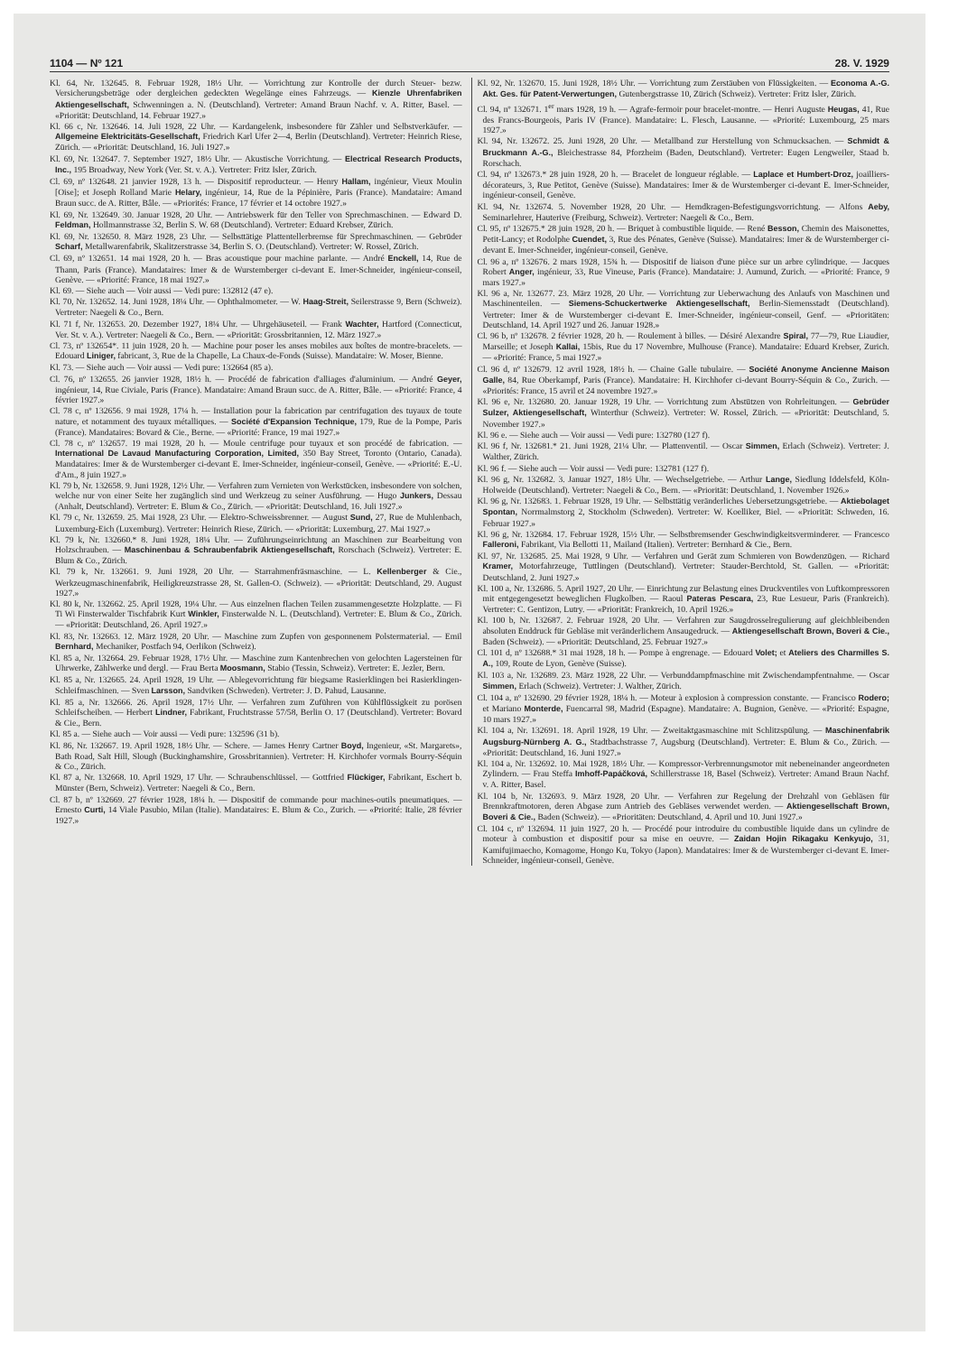1104 — Nº 121 28. V. 1929
Kl. 64, Nr. 132645. 8. Februar 1928, 18½ Uhr. — Vorrichtung zur Kontrolle der durch Steuer- bezw. Versicherungsbeträge oder dergleichen gedeckten Wegelänge eines Fahrzeugs. — Kienzle Uhrenfabriken Aktiengesellschaft, Schwenningen a. N. (Deutschland). Vertreter: Amand Braun Nachf. v. A. Ritter, Basel. — «Priorität: Deutschland, 14. Februar 1927.»
Kl. 66 c, Nr. 132646. 14. Juli 1928, 22 Uhr. — Kardangelenk, insbesondere für Zähler und Selbstverkäufer. — Allgemeine Elektricitäts-Gesellschaft, Friedrich Karl Ufer 2—4, Berlin (Deutschland). Vertreter: Heinrich Riese, Zürich. — «Priorität: Deutschland, 16. Juli 1927.»
Kl. 69, Nr. 132647. 7. September 1927, 18½ Uhr. — Akustische Vorrichtung. — Electrical Research Products, Inc., 195 Broadway, New York (Ver. St. v. A.). Vertreter: Fritz Isler, Zürich.
Cl. 69, nº 132648. 21 janvier 1928, 13 h. — Dispositif reproducteur. — Henry Hallam, ingénieur, Vieux Moulin [Oise]; et Joseph Rolland Marie Helary, ingénieur, 14, Rue de la Pépinière, Paris (France). Mandataire: Amand Braun succ. de A. Ritter, Bâle. — «Priorités: France, 17 février et 14 octobre 1927.»
Kl. 69, Nr. 132649. 30. Januar 1928, 20 Uhr. — Antriebswerk für den Teller von Sprechmaschinen. — Edward D. Feldman, Hollmannstrasse 32, Berlin S. W. 68 (Deutschland). Vertreter: Eduard Krebser, Zürich.
Kl. 69, Nr. 132650. 8. März 1928, 23 Uhr. — Selbsttätige Plattentellerbremse für Sprechmaschinen. — Gebrüder Scharf, Metallwarenfabrik, Skalitzerstrasse 34, Berlin S. O. (Deutschland). Vertreter: W. Rossel, Zürich.
Cl. 69, nº 132651. 14 mai 1928, 20 h. — Bras acoustique pour machine parlante. — André Enckell, 14, Rue de Thann, Paris (France). Mandataires: Imer & de Wurstemberger ci-devant E. Imer-Schneider, ingénieur-conseil, Genève. — «Priorité: France, 18 mai 1927.»
Kl. 69. — Siehe auch — Voir aussi — Vedi pure: 132812 (47 e).
Kl. 70, Nr. 132652. 14. Juni 1928, 18¼ Uhr. — Ophthalmometer. — W. Haag-Streit, Seilerstrasse 9, Bern (Schweiz). Vertreter: Naegeli & Co., Bern.
Kl. 71 f, Nr. 132653. 20. Dezember 1927, 18¼ Uhr. — Uhrgehäuseteil. — Frank Wachter, Hartford (Connecticut, Ver. St. v. A.). Vertreter: Naegeli & Co., Bern. — «Priorität: Grossbritannien, 12. März 1927.»
Cl. 73, nº 132654*. 11 juin 1928, 20 h. — Machine pour poser les anses mobiles aux boîtes de montre-bracelets. — Edouard Liniger, fabricant, 3, Rue de la Chapelle, La Chaux-de-Fonds (Suisse). Mandataire: W. Moser, Bienne.
Kl. 73. — Siehe auch — Voir aussi — Vedi pure: 132664 (85 a).
Cl. 76, nº 132655. 26 janvier 1928, 18½ h. — Procédé de fabrication d'alliages d'aluminium. — André Geyer, ingénieur, 14, Rue Civiale, Paris (France). Mandataire: Amand Braun succ. de A. Ritter, Bâle. — «Priorité: France, 4 février 1927.»
Cl. 78 c, nº 132656. 9 mai 1928, 17¼ h. — Installation pour la fabrication par centrifugation des tuyaux de toute nature, et notamment des tuyaux métalliques. — Société d'Expansion Technique, 179, Rue de la Pompe, Paris (France). Mandataires: Bovard & Cie., Berne. — «Priorité: France, 19 mai 1927.»
Cl. 78 c, nº 132657. 19 mai 1928, 20 h. — Moule centrifuge pour tuyaux et son procédé de fabrication. — International De Lavaud Manufacturing Corporation, Limited, 350 Bay Street, Toronto (Ontario, Canada). Mandataires: Imer & de Wurstemberger ci-devant E. Imer-Schneider, ingénieur-conseil, Genève. — «Priorité: E.-U. d'Am., 8 juin 1927.»
Kl. 79 b, Nr. 132658. 9. Juni 1928, 12½ Uhr. — Verfahren zum Vernieten von Werkstücken, insbesondere von solchen, welche nur von einer Seite her zugänglich sind und Werkzeug zu seiner Ausführung. — Hugo Junkers, Dessau (Anhalt, Deutschland). Vertreter: E. Blum & Co., Zürich. — «Priorität: Deutschland, 16. Juli 1927.»
Kl. 79 c, Nr. 132659. 25. Mai 1928, 23 Uhr. — Elektro-Schweissbrenner. — August Sund, 27, Rue de Muhlenbach, Luxemburg-Eich (Luxemburg). Vertreter: Heinrich Riese, Zürich. — «Priorität: Luxemburg, 27. Mai 1927.»
Kl. 79 k, Nr. 132660.* 8. Juni 1928, 18¼ Uhr. — Zuführungseinrichtung an Maschinen zur Bearbeitung von Holzschrauben. — Maschinenbau & Schraubenfabrik Aktiengesellschaft, Rorschach (Schweiz). Vertreter: E. Blum & Co., Zürich.
Kl. 79 k, Nr. 132661. 9. Juni 1928, 20 Uhr. — Starrahmenfräsmaschine. — L. Kellenberger & Cie., Werkzeugmaschinenfabrik, Heiligkreuzstrasse 28, St. Gallen-O. (Schweiz). — «Priorität: Deutschland, 29. August 1927.»
Kl. 80 k, Nr. 132662. 25. April 1928, 19¼ Uhr. — Aus einzelnen flachen Teilen zusammengesetzte Holzplatte. — Fi Ti Wi Finsterwalder Tischfabrik Kurt Winkler, Finsterwalde N. L. (Deutschland). Vertreter: E. Blum & Co., Zürich. — «Priorität: Deutschland, 26. April 1927.»
Kl. 83, Nr. 132663. 12. März 1928, 20 Uhr. — Maschine zum Zupfen von gesponnenem Polstermaterial. — Emil Bernhard, Mechaniker, Postfach 94, Oerlikon (Schweiz).
Kl. 85 a, Nr. 132664. 29. Februar 1928, 17½ Uhr. — Maschine zum Kantenbrechen von gelochten Lagersteinen für Uhrwerke, Zählwerke und dergl. — Frau Berta Moosmann, Stabio (Tessin, Schweiz). Vertreter: E. Jezler, Bern.
Kl. 85 a, Nr. 132665. 24. April 1928, 19 Uhr. — Ablegevorrichtung für biegsame Rasierklingen bei Rasierklingen-Schleifmaschinen. — Sven Larsson, Sandviken (Schweden). Vertreter: J. D. Pahud, Lausanne.
Kl. 85 a, Nr. 132666. 26. April 1928, 17½ Uhr. — Verfahren zum Zuführen von Kühlflüssigkeit zu porösen Schleifscheiben. — Herbert Lindner, Fabrikant, Fruchtstrasse 57/58, Berlin O. 17 (Deutschland). Vertreter: Bovard & Cie., Bern.
Kl. 85 a. — Siehe auch — Voir aussi — Vedi pure: 132596 (31 b).
Kl. 86, Nr. 132667. 19. April 1928, 18½ Uhr. — Schere. — James Henry Cartner Boyd, Ingenieur, «St. Margarets», Bath Road, Salt Hill, Slough (Buckinghamshire, Grossbritannien). Vertreter: H. Kirchhofer vormals Bourry-Séquin & Co., Zürich.
Kl. 87 a, Nr. 132668. 10. April 1929, 17 Uhr. — Schraubenschlüssel. — Gottfried Flückiger, Fabrikant, Eschert b. Münster (Bern, Schweiz). Vertreter: Naegeli & Co., Bern.
Cl. 87 b, nº 132669. 27 février 1928, 18¼ h. — Dispositif de commande pour machines-outils pneumatiques. — Ernesto Curti, 14 Viale Pasubio, Milan (Italie). Mandataires: E. Blum & Co., Zurich. — «Priorité: Italie, 28 février 1927.»
Kl. 92, Nr. 132670. 15. Juni 1928, 18½ Uhr. — Vorrichtung zum Zerstäuben von Flüssigkeiten. — Economa A.-G. Akt. Ges. für Patent-Verwertungen, Gutenbergstrasse 10, Zürich (Schweiz). Vertreter: Fritz Isler, Zürich.
Cl. 94, nº 132671. 1<sup>er</sup> mars 1928, 19 h. — Agrafe-fermoir pour bracelet-montre. — Henri Auguste Heugas, 41, Rue des Francs-Bourgeois, Paris IV (France). Mandataire: L. Flesch, Lausanne. — «Priorité: Luxembourg, 25 mars 1927.»
Kl. 94, Nr. 132672. 25. Juni 1928, 20 Uhr. — Metallband zur Herstellung von Schmucksachen. — Schmidt & Bruckmann A.-G., Bleichestrasse 84, Pforzheim (Baden, Deutschland). Vertreter: Eugen Lengweiler, Staad b. Rorschach.
Cl. 94, nº 132673.* 28 juin 1928, 20 h. — Bracelet de longueur réglable. — Laplace et Humbert-Droz, joailliers-décorateurs, 3, Rue Petitot, Genève (Suisse). Mandataires: Imer & de Wurstemberger ci-devant E. Imer-Schneider, ingénieur-conseil, Genève.
Kl. 94, Nr. 132674. 5. November 1928, 20 Uhr. — Hemdkragen-Befestigungsvorrichtung. — Alfons Aeby, Seminarlehrer, Hauterive (Freiburg, Schweiz). Vertreter: Naegeli & Co., Bern.
Cl. 95, nº 132675.* 28 juin 1928, 20 h. — Briquet à combustible liquide. — René Besson, Chemin des Maisonettes, Petit-Lancy; et Rodolphe Cuendet, 3, Rue des Pénates, Genève (Suisse). Mandataires: Imer & de Wurstemberger ci-devant E. Imer-Schneider, ingénieur-conseil, Genève.
Cl. 96 a, nº 132676. 2 mars 1928, 15¾ h. — Dispositif de liaison d'une pièce sur un arbre cylindrique. — Jacques Robert Anger, ingénieur, 33, Rue Vineuse, Paris (France). Mandataire: J. Aumund, Zurich. — «Priorité: France, 9 mars 1927.»
Kl. 96 a, Nr. 132677. 23. März 1928, 20 Uhr. — Vorrichtung zur Ueberwachung des Anlaufs von Maschinen und Maschinenteilen. — Siemens-Schuckertwerke Aktiengesellschaft, Berlin-Siemensstadt (Deutschland). Vertreter: Imer & de Wurstemberger ci-devant E. Imer-Schneider, ingénieur-conseil, Genf. — «Prioritäten: Deutschland, 14. April 1927 und 26. Januar 1928.»
Cl. 96 b, nº 132678. 2 février 1928, 20 h. — Roulement à billes. — Désiré Alexandre Spiral, 77—79, Rue Liaudier, Marseille; et Joseph Kallai, 15bis, Rue du 17 Novembre, Mulhouse (France). Mandataire: Eduard Krebser, Zurich. — «Priorité: France, 5 mai 1927.»
Cl. 96 d, nº 132679. 12 avril 1928, 18½ h. — Chaine Galle tubulaire. — Société Anonyme Ancienne Maison Galle, 84, Rue Oberkampf, Paris (France). Mandataire: H. Kirchhofer ci-devant Bourry-Séquin & Co., Zurich. — «Priorités: France, 15 avril et 24 novembre 1927.»
Kl. 96 e, Nr. 132680. 20. Januar 1928, 19 Uhr. — Vorrichtung zum Abstützen von Rohrleitungen. — Gebrüder Sulzer, Aktiengesellschaft, Winterthur (Schweiz). Vertreter: W. Rossel, Zürich. — «Priorität: Deutschland, 5. November 1927.»
Kl. 96 e. — Siehe auch — Voir aussi — Vedi pure: 132780 (127 f).
Kl. 96 f, Nr. 132681.* 21. Juni 1928, 21¼ Uhr. — Plattenventil. — Oscar Simmen, Erlach (Schweiz). Vertreter: J. Walther, Zürich.
Kl. 96 f. — Siehe auch — Voir aussi — Vedi pure: 132781 (127 f).
Kl. 96 g, Nr. 132682. 3. Januar 1927, 18½ Uhr. — Wechselgetriebe. — Arthur Lange, Siedlung Iddelsfeld, Köln-Holweide (Deutschland). Vertreter: Naegeli & Co., Bern. — «Priorität: Deutschland, 1. November 1926.»
Kl. 96 g, Nr. 132683. 1. Februar 1928, 19 Uhr. — Selbsttätig veränderliches Uebersetzungsgetriebe. — Aktiebolaget Spontan, Norrmalmstorg 2, Stockholm (Schweden). Vertreter: W. Koelliker, Biel. — «Priorität: Schweden, 16. Februar 1927.»
Kl. 96 g, Nr. 132684. 17. Februar 1928, 15½ Uhr. — Selbstbremsender Geschwindigkeitsverminderer. — Francesco Falleroni, Fabrikant, Via Bellotti 11, Mailand (Italien). Vertreter: Bernhard & Cie., Bern.
Kl. 97, Nr. 132685. 25. Mai 1928, 9 Uhr. — Verfahren und Gerät zum Schmieren von Bowdenzügen. — Richard Kramer, Motorfahrzeuge, Tuttlingen (Deutschland). Vertreter: Stauder-Berchtold, St. Gallen. — «Priorität: Deutschland, 2. Juni 1927.»
Kl. 100 a, Nr. 132686. 5. April 1927, 20 Uhr. — Einrichtung zur Belastung eines Druckventiles von Luftkompressoren mit entgegengesetzt beweglichen Flugkolben. — Raoul Pateras Pescara, 23, Rue Lesueur, Paris (Frankreich). Vertreter: C. Gentizon, Lutry. — «Priorität: Frankreich, 10. April 1926.»
Kl. 100 b, Nr. 132687. 2. Februar 1928, 20 Uhr. — Verfahren zur Saugdrosselregulierung auf gleichbleibenden absoluten Enddruck für Gebläse mit veränderlichem Ansaugedruck. — Aktiengesellschaft Brown, Boveri & Cie., Baden (Schweiz). — «Priorität: Deutschland, 25. Februar 1927.»
Cl. 101 d, nº 132688.* 31 mai 1928, 18 h. — Pompe à engrenage. — Edouard Volet; et Ateliers des Charmilles S. A., 109, Route de Lyon, Genève (Suisse).
Kl. 103 a, Nr. 132689. 23. März 1928, 22 Uhr. — Verbunddampfmaschine mit Zwischendampfentnahme. — Oscar Simmen, Erlach (Schweiz). Vertreter: J. Walther, Zürich.
Cl. 104 a, nº 132690. 29 février 1928, 18¼ h. — Moteur à explosion à compression constante. — Francisco Rodero; et Mariano Monterde, Fuencarral 98, Madrid (Espagne). Mandataire: A. Bugnion, Genève. — «Priorité: Espagne, 10 mars 1927.»
Kl. 104 a, Nr. 132691. 18. April 1928, 19 Uhr. — Zweitaktgasmaschine mit Schlitzspülung. — Maschinenfabrik Augsburg-Nürnberg A. G., Stadtbachstrasse 7, Augsburg (Deutschland). Vertreter: E. Blum & Co., Zürich. — «Priorität: Deutschland, 16. Juni 1927.»
Kl. 104 a, Nr. 132692. 10. Mai 1928, 18½ Uhr. — Kompressor-Verbrennungsmotor mit nebeneinander angeordneten Zylindern. — Frau Steffa Imhoff-Papáčková, Schillerstrasse 18, Basel (Schweiz). Vertreter: Amand Braun Nachf. v. A. Ritter, Basel.
Kl. 104 b, Nr. 132693. 9. März 1928, 20 Uhr. — Verfahren zur Regelung der Drehzahl von Gebläsen für Brennkraftmotoren, deren Abgase zum Antrieb des Gebläses verwendet werden. — Aktiengesellschaft Brown, Boveri & Cie., Baden (Schweiz). — «Prioritäten: Deutschland, 4. April und 10. Juni 1927.»
Cl. 104 c, nº 132694. 11 juin 1927, 20 h. — Procédé pour introduire du combustible liquide dans un cylindre de moteur à combustion et dispositif pour sa mise en oeuvre. — Zaidan Hojin Rikagaku Kenkyujo, 31, Kamifujimaecho, Komagome, Hongo Ku, Tokyo (Japon). Mandataires: Imer & de Wurstemberger ci-devant E. Imer-Schneider, ingénieur-conseil, Genève.